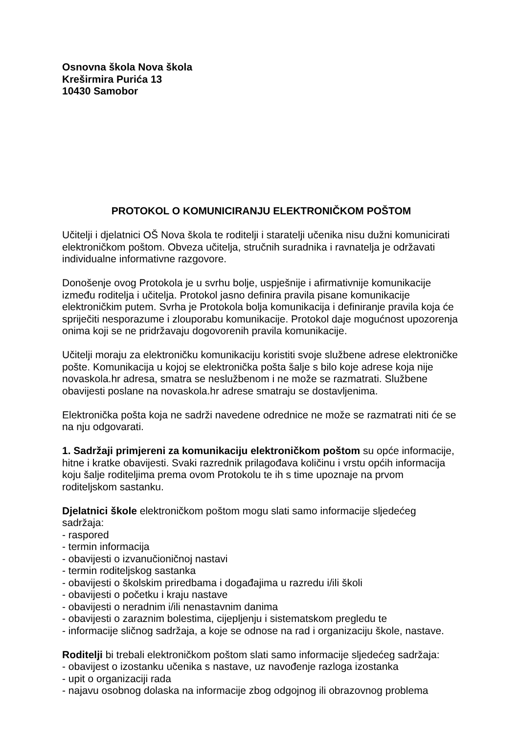Osnovna škola Nova škola
Kreširmira Purića 13
10430 Samobor
PROTOKOL O KOMUNICIRANJU ELEKTRONIČKOM POŠTOM
Učitelji i djelatnici OŠ Nova škola te roditelji i staratelji učenika nisu dužni komunicirati elektroničkom poštom. Obveza učitelja, stručnih suradnika i ravnatelja je održavati individualne informativne razgovore.
Donošenje ovog Protokola je u svrhu bolje, uspješnije i afirmativnije komunikacije između roditelja i učitelja. Protokol jasno definira pravila pisane komunikacije elektroničkim putem. Svrha je Protokola bolja komunikacija i definiranje pravila koja će spriječiti nesporazume i zlouporabu komunikacije. Protokol daje mogućnost upozorenja onima koji se ne pridržavaju dogovorenih pravila komunikacije.
Učitelji moraju za elektroničku komunikaciju koristiti svoje službene adrese elektroničke pošte. Komunikacija u kojoj se elektronička pošta šalje s bilo koje adrese koja nije novaskola.hr adresa, smatra se neslužbenom i ne može se razmatrati. Službene obavijesti poslane na novaskola.hr adrese smatraju se dostavljenima.
Elektronička pošta koja ne sadrži navedene odrednice ne može se razmatrati niti će se na nju odgovarati.
1. Sadržaji primjereni za komunikaciju elektroničkom poštom su opće informacije, hitne i kratke obavijesti. Svaki razrednik prilagođava količinu i vrstu općih informacija koju šalje roditeljima prema ovom Protokolu te ih s time upoznaje na prvom roditeljskom sastanku.
Djelatnici škole elektroničkom poštom mogu slati samo informacije sljedećeg sadržaja:
- raspored
- termin informacija
- obavijesti o izvanučioničnoj nastavi
- termin roditeljskog sastanka
- obavijesti o školskim priredbama i događajima u razredu i/ili školi
- obavijesti o početku i kraju nastave
- obavijesti o neradnim i/ili nenastavnim danima
- obavijesti o zaraznim bolestima, cijepljenju i sistematskom pregledu te
- informacije sličnog sadržaja, a koje se odnose na rad i organizaciju škole, nastave.
Roditelji bi trebali elektroničkom poštom slati samo informacije sljedećeg sadržaja:
- obavijest o izostanku učenika s nastave, uz navođenje razloga izostanka
- upit o organizaciji rada
- najavu osobnog dolaska na informacije zbog odgojnog ili obrazovnog problema